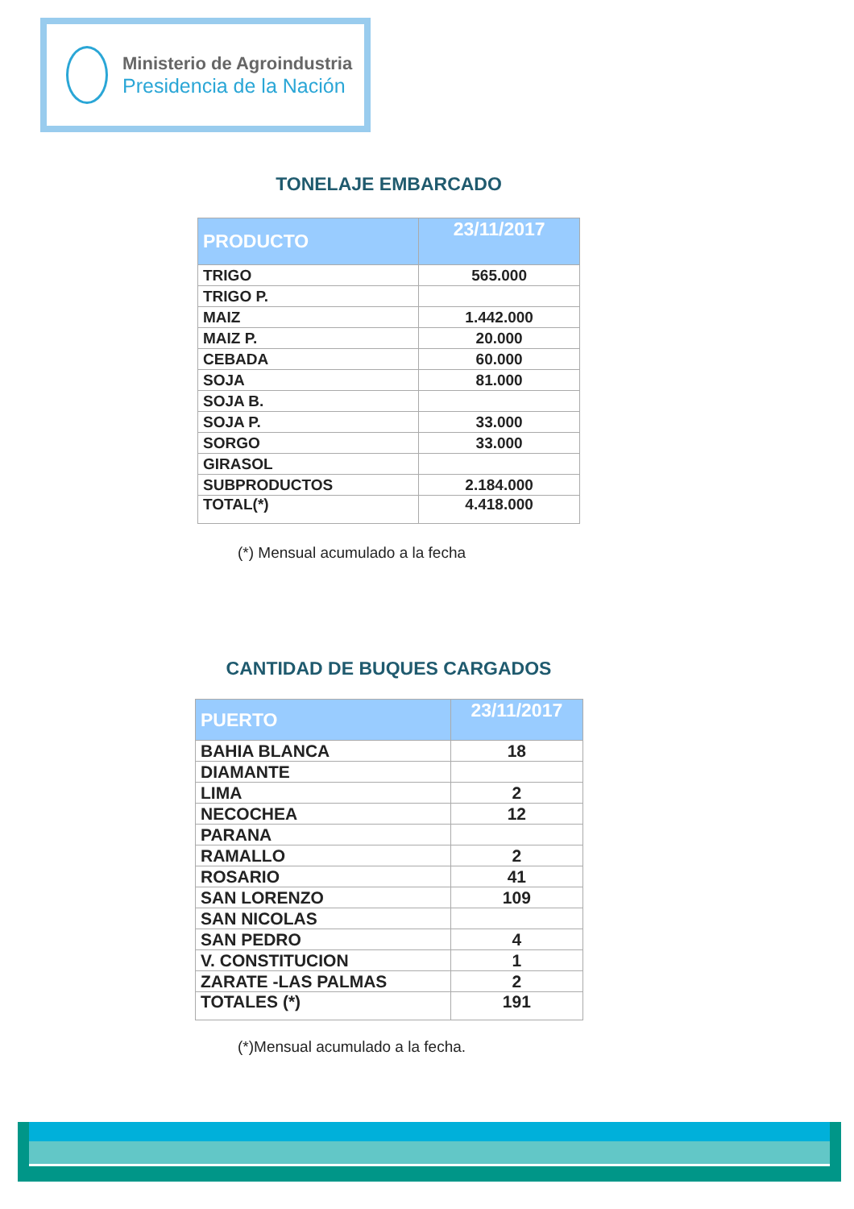Ministerio de Agroindustria
Presidencia de la Nación
TONELAJE EMBARCADO
| PRODUCTO | 23/11/2017 |
| --- | --- |
| TRIGO | 565.000 |
| TRIGO P. | |
| MAIZ | 1.442.000 |
| MAIZ P. | 20.000 |
| CEBADA | 60.000 |
| SOJA | 81.000 |
| SOJA B. | |
| SOJA P. | 33.000 |
| SORGO | 33.000 |
| GIRASOL | |
| SUBPRODUCTOS | 2.184.000 |
| TOTAL(*) | 4.418.000 |
(*) Mensual acumulado a la fecha
CANTIDAD DE BUQUES CARGADOS
| PUERTO | 23/11/2017 |
| --- | --- |
| BAHIA BLANCA | 18 |
| DIAMANTE | |
| LIMA | 2 |
| NECOCHEA | 12 |
| PARANA | |
| RAMALLO | 2 |
| ROSARIO | 41 |
| SAN LORENZO | 109 |
| SAN NICOLAS | |
| SAN PEDRO | 4 |
| V. CONSTITUCION | 1 |
| ZARATE -LAS PALMAS | 2 |
| TOTALES (*) | 191 |
(*)Mensual acumulado a la fecha.